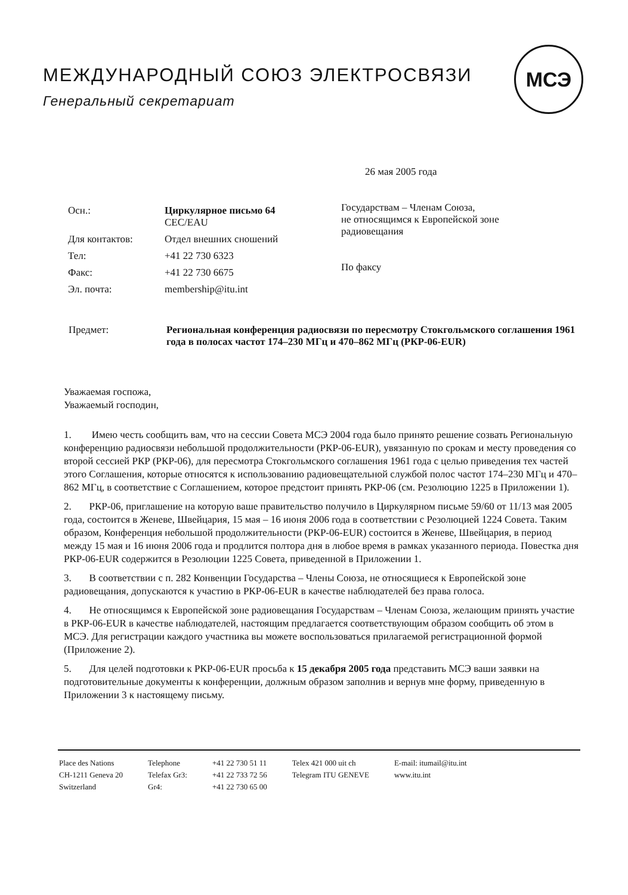МСЭ
МЕЖДУНАРОДНЫЙ СОЮЗ ЭЛЕКТРОСВЯЗИ
Генеральный секретариат
26 мая 2005 года
| Осн.: | Циркулярное письмо 64 CEC/EAU |
| Для контактов: | Отдел внешних сношений |
| Тел: | +41 22 730 6323 |
| Факс: | +41 22 730 6675 |
| Эл. почта: | membership@itu.int |
Государствам – Членам Союза,
не относящимся к Европейской зоне
радиовещания
По факсу
| Предмет: | Региональная конференция радиосвязи по пересмотру Стокгольмского соглашения 1961 года в полосах частот 174–230 МГц и 470–862 МГц (РКР-06-EUR) |
Уважаемая госпожа,
Уважаемый господин,
1. Имею честь сообщить вам, что на сессии Совета МСЭ 2004 года было принято решение созвать Региональную конференцию радиосвязи небольшой продолжительности (РКР-06-EUR), увязанную по срокам и месту проведения со второй сессией РКР (РКР-06), для пересмотра Стокгольмского соглашения 1961 года с целью приведения тех частей этого Соглашения, которые относятся к использованию радиовещательной службой полос частот 174–230 МГц и 470–862 МГц, в соответствие с Соглашением, которое предстоит принять РКР-06 (см. Резолюцию 1225 в Приложении 1).
2. РКР-06, приглашение на которую ваше правительство получило в Циркулярном письме 59/60 от 11/13 мая 2005 года, состоится в Женеве, Швейцария, 15 мая – 16 июня 2006 года в соответствии с Резолюцией 1224 Совета. Таким образом, Конференция небольшой продолжительности (РКР-06-EUR) состоится в Женеве, Швейцария, в период между 15 мая и 16 июня 2006 года и продлится полтора дня в любое время в рамках указанного периода. Повестка дня РКР-06-EUR содержится в Резолюции 1225 Совета, приведенной в Приложении 1.
3. В соответствии с п. 282 Конвенции Государства – Члены Союза, не относящиеся к Европейской зоне радиовещания, допускаются к участию в РКР-06-EUR в качестве наблюдателей без права голоса.
4. Не относящимся к Европейской зоне радиовещания Государствам – Членам Союза, желающим принять участие в РКР-06-EUR в качестве наблюдателей, настоящим предлагается соответствующим образом сообщить об этом в МСЭ. Для регистрации каждого участника вы можете воспользоваться прилагаемой регистрационной формой (Приложение 2).
5. Для целей подготовки к РКР-06-EUR просьба к 15 декабря 2005 года представить МСЭ ваши заявки на подготовительные документы к конференции, должным образом заполнив и вернув мне форму, приведенную в Приложении 3 к настоящему письму.
| Place des Nations | Telephone | +41 22 730 51 11 | Telex 421 000 uit ch | E-mail: itumail@itu.int |
| CH-1211 Geneva 20 | Telefax Gr3: | +41 22 733 72 56 | Telegram ITU GENEVE | www.itu.int |
| Switzerland | Gr4: | +41 22 730 65 00 | | |